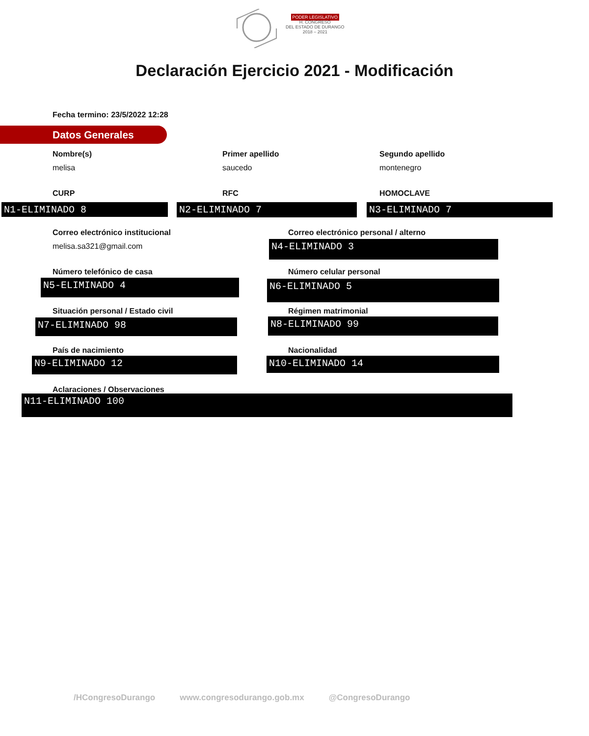PODER LEGISLATIVO
H. CONGRESO
DEL ESTADO DE DURANGO
2018 – 2021
Declaración Ejercicio 2021 - Modificación
Fecha termino: 23/5/2022 12:28
Datos Generales
Nombre(s)
melisa
Primer apellido
saucedo
Segundo apellido
montenegro
CURP RFC HOMOCLAVE
N1-ELIMINADO 8 N2-ELIMINADO 7 N3-ELIMINADO 7
Correo electrónico institucional
melisa.sa321@gmail.com
Correo electrónico personal / alterno
N4-ELIMINADO 3
Número telefónico de casa Número celular personal
N5-ELIMINADO 4 N6-ELIMINADO 5
Situación personal / Estado civil
Régimen matrimonial
N7-ELIMINADO 98 N8-ELIMINADO 99
País de nacimiento Nacionalidad
N9-ELIMINADO 12 N10-ELIMINADO 14
Aclaraciones / Observaciones
N11-ELIMINADO 100
/HCongresoDurango www.congresodurango.gob.mx @CongresoDurango